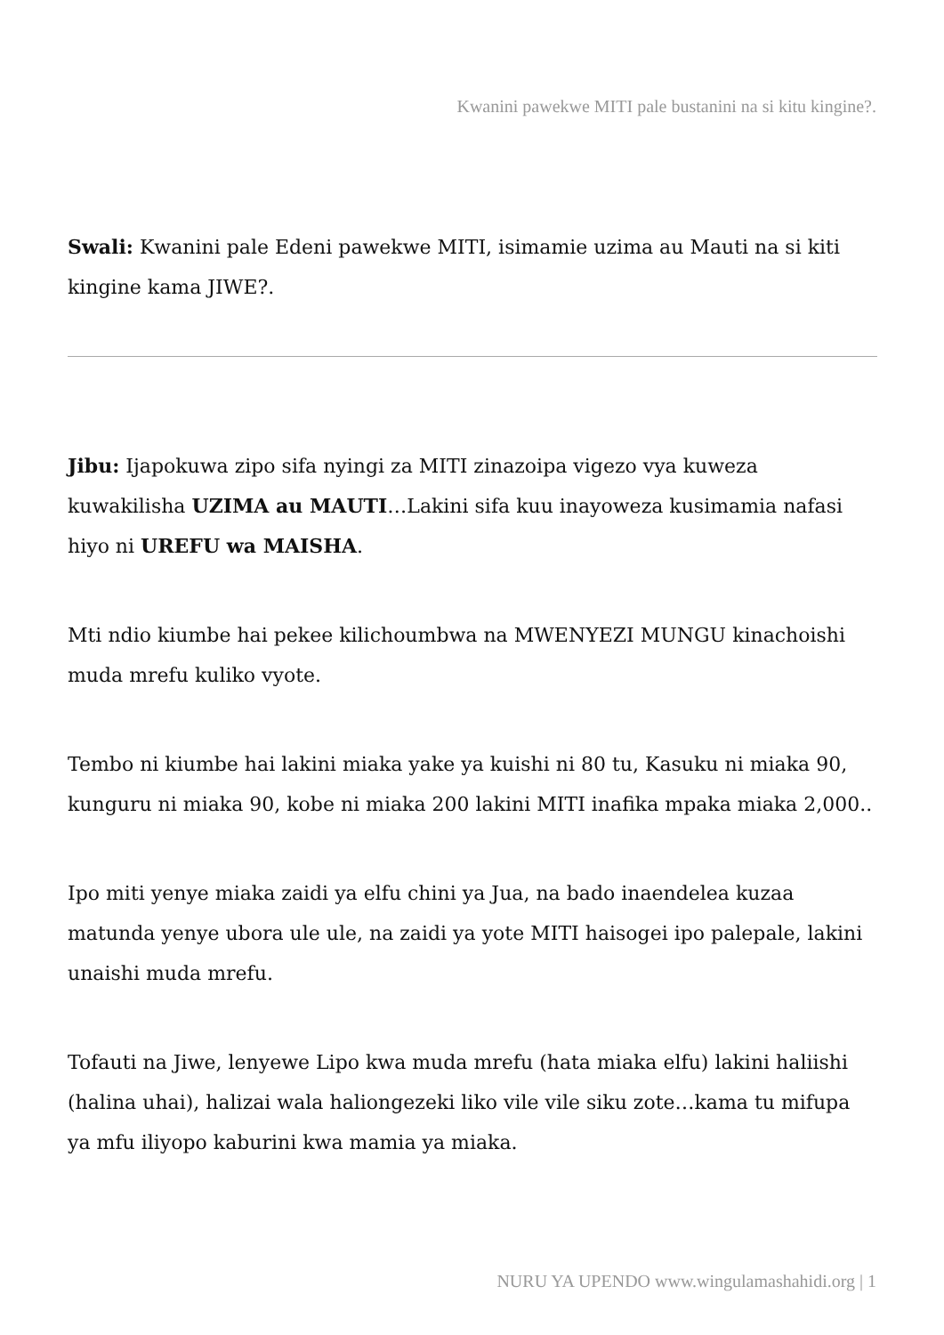Kwanini pawekwe MITI pale bustanini na si kitu kingine?.
Swali: Kwanini pale Edeni pawekwe MITI, isimamie uzima au Mauti na si kiti kingine kama JIWE?.
Jibu: Ijapokuwa zipo sifa nyingi za MITI zinazoipa vigezo vya kuweza kuwakilisha UZIMA au MAUTI…Lakini sifa kuu inayoweza kusimamia nafasi hiyo ni UREFU wa MAISHA.
Mti ndio kiumbe hai pekee kilichoumbwa na MWENYEZI MUNGU kinachoishi muda mrefu kuliko vyote.
Tembo ni kiumbe hai lakini miaka yake ya kuishi ni 80 tu, Kasuku ni miaka 90, kunguru ni miaka 90, kobe ni miaka 200 lakini MITI inafika mpaka miaka 2,000..
Ipo miti yenye miaka zaidi ya elfu chini ya Jua, na bado inaendelea kuzaa matunda yenye ubora ule ule, na zaidi ya yote MITI haisogei ipo palepale, lakini unaishi muda mrefu.
Tofauti na Jiwe, lenyewe Lipo kwa muda mrefu (hata miaka elfu) lakini haliishi (halina uhai), halizai wala haliongezeki liko vile vile siku zote…kama tu mifupa ya mfu iliyopo kaburini kwa mamia ya miaka.
NURU YA UPENDO www.wingulamashahidi.org | 1